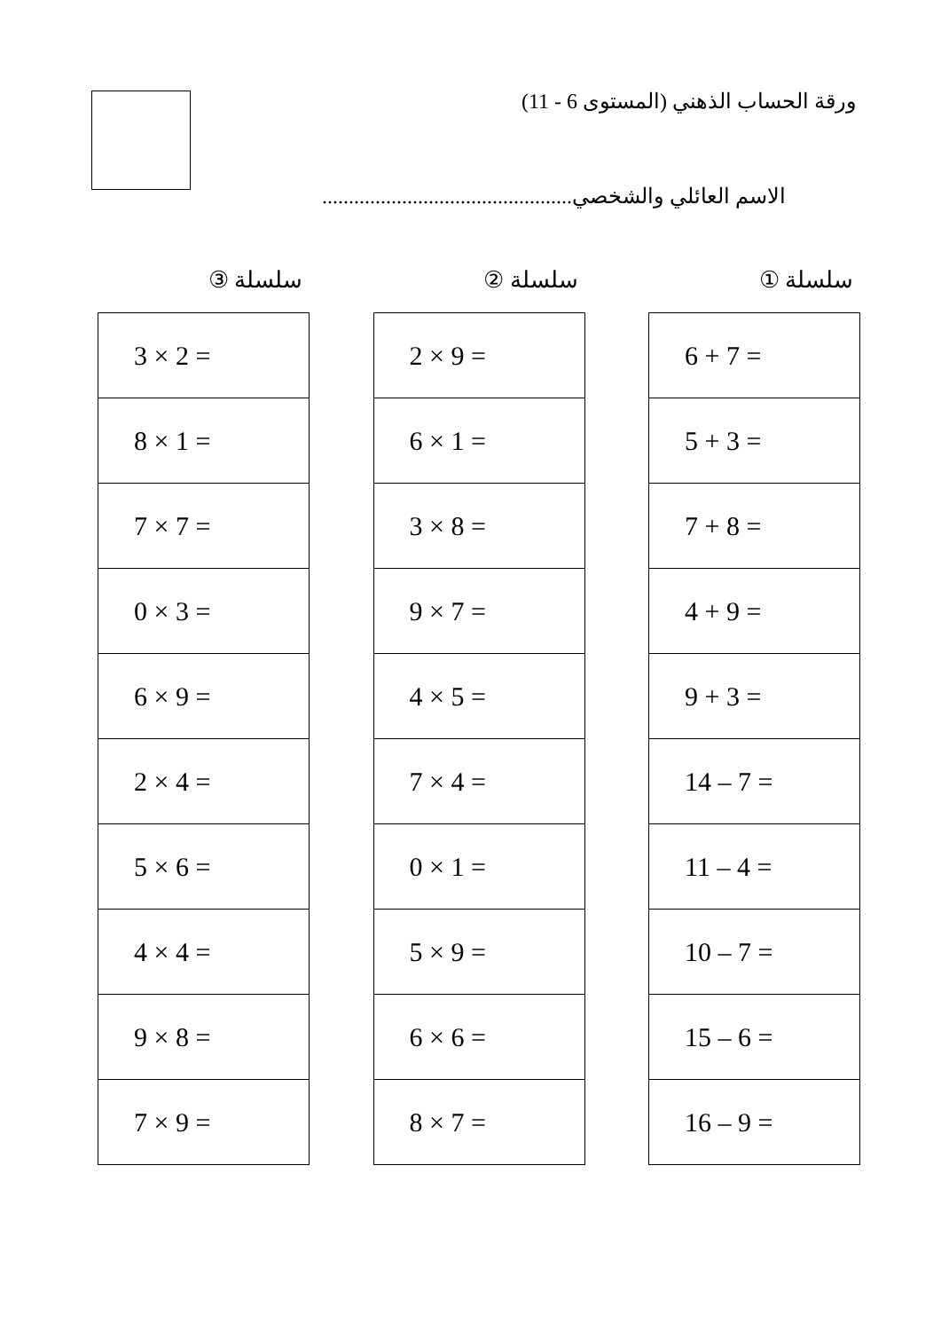ورقة الحساب الذهني (المستوى 6 - 11)
الاسم العائلي والشخصي...............................................
سلسلة ①
| 6 + 7 = |
| 5 + 3 = |
| 7 + 8 = |
| 4 + 9 = |
| 9 + 3 = |
| 14 – 7 = |
| 11 – 4 = |
| 10 – 7 = |
| 15 – 6 = |
| 16 – 9 = |
سلسلة ②
| 2 × 9 = |
| 6 × 1 = |
| 3 × 8 = |
| 9 × 7 = |
| 4 × 5 = |
| 7 × 4 = |
| 0 × 1 = |
| 5 × 9 = |
| 6 × 6 = |
| 8 × 7 = |
سلسلة ③
| 3 × 2 = |
| 8 × 1 = |
| 7 × 7 = |
| 0 × 3 = |
| 6 × 9 = |
| 2 × 4 = |
| 5 × 6 = |
| 4 × 4 = |
| 9 × 8 = |
| 7 × 9 = |